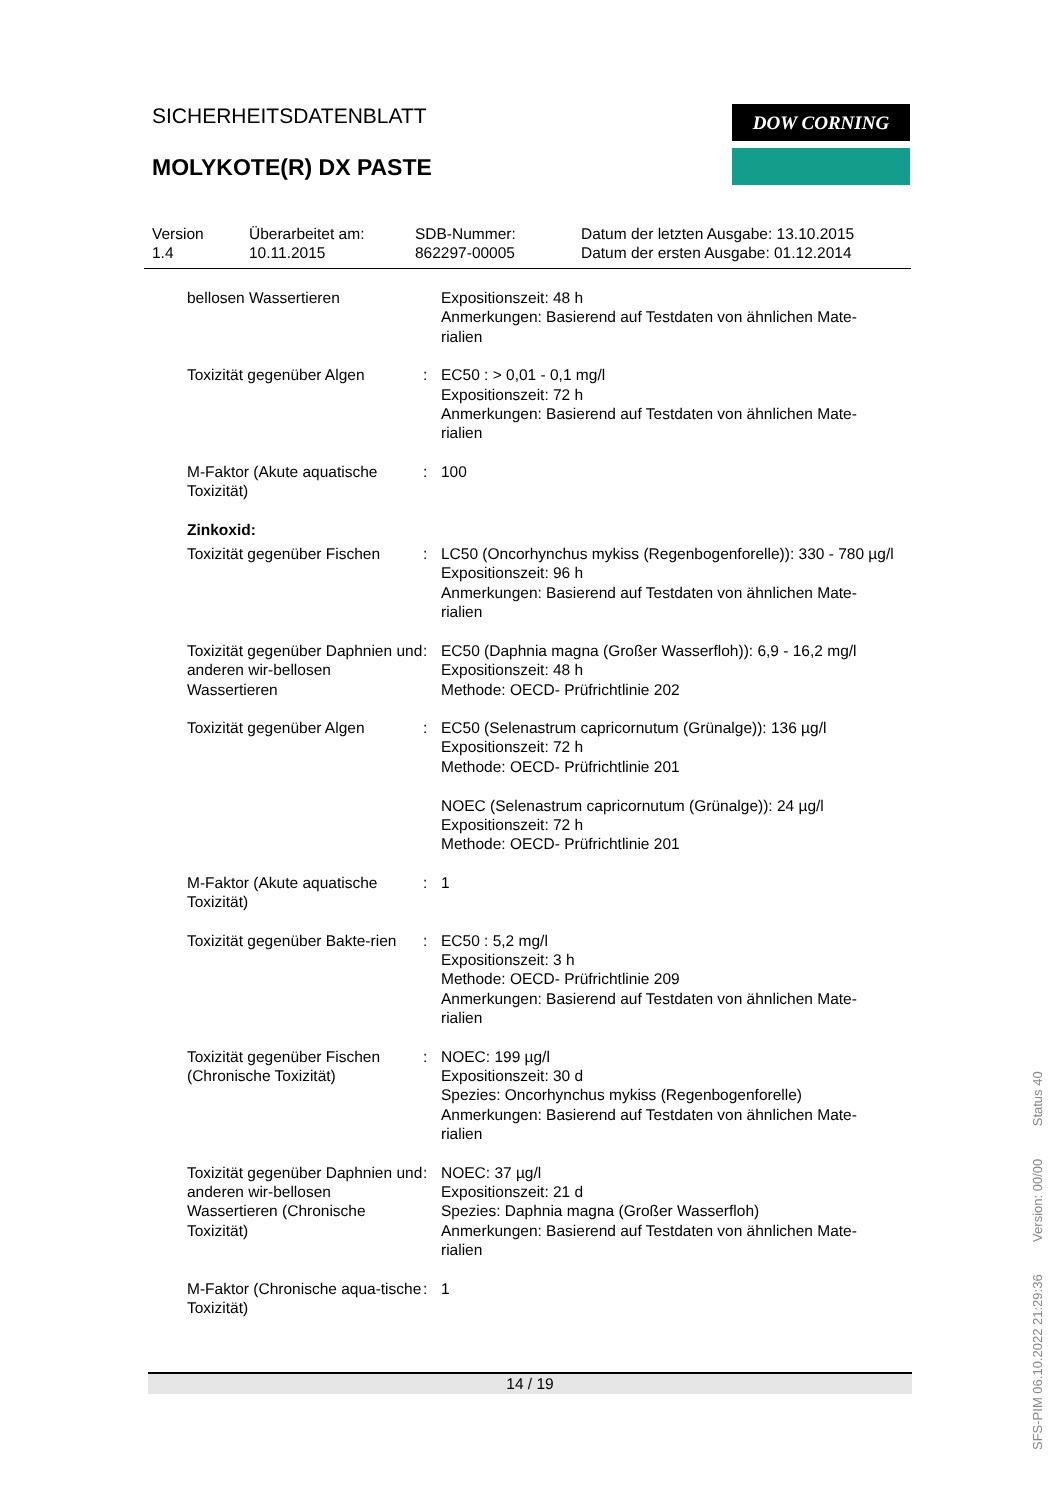SICHERHEITSDATENBLATT
MOLYKOTE(R) DX PASTE
DOW CORNING
Version
1.4
Überarbeitet am:
10.11.2015
SDB-Nummer:
862297-00005
Datum der letzten Ausgabe: 13.10.2015
Datum der ersten Ausgabe: 01.12.2014
bellosen Wassertieren Expositionszeit: 48 h
Anmerkungen: Basierend auf Testdaten von ähnlichen Mate-
rialien
Toxizität gegenüber Algen : EC50 : > 0,01 - 0,1 mg/l
Expositionszeit: 72 h
Anmerkungen: Basierend auf Testdaten von ähnlichen Mate-
rialien
M-Faktor (Akute aquatische Toxizität)
: 100
Zinkoxid:
Toxizität gegenüber Fischen
: LC50 (Oncorhynchus mykiss (Regenbogenforelle)): 330 - 780 µg/l
Expositionszeit: 96 h
Anmerkungen: Basierend auf Testdaten von ähnlichen Mate-
rialien
Toxizität gegenüber Daphnien und anderen wir-bellosen Wassertieren
: EC50 (Daphnia magna (Großer Wasserfloh)): 6,9 - 16,2 mg/l
Expositionszeit: 48 h
Methode: OECD- Prüfrichtlinie 202
Toxizität gegenüber Algen : EC50 (Selenastrum capricornutum (Grünalge)): 136 µg/l
Expositionszeit: 72 h
Methode: OECD- Prüfrichtlinie 201
NOEC (Selenastrum capricornutum (Grünalge)): 24 µg/l
Expositionszeit: 72 h
Methode: OECD- Prüfrichtlinie 201
M-Faktor (Akute aquatische Toxizität)
: 1
Toxizität gegenüber Bakte-rien
: EC50 : 5,2 mg/l
Expositionszeit: 3 h
Methode: OECD- Prüfrichtlinie 209
Anmerkungen: Basierend auf Testdaten von ähnlichen Mate-
rialien
Toxizität gegenüber Fischen (Chronische Toxizität)
: NOEC: 199 µg/l
Expositionszeit: 30 d
Spezies: Oncorhynchus mykiss (Regenbogenforelle)
Anmerkungen: Basierend auf Testdaten von ähnlichen Mate-
rialien
Toxizität gegenüber Daphnien und anderen wir-bellosen Wassertieren (Chronische Toxizität)
: NOEC: 37 µg/l
Expositionszeit: 21 d
Spezies: Daphnia magna (Großer Wasserfloh)
Anmerkungen: Basierend auf Testdaten von ähnlichen Mate-
rialien
M-Faktor (Chronische aqua-tische Toxizität)
: 1
14 / 19
SFS-PIM 06.10.2022 21:29:36 Version: 00/00 Status 40